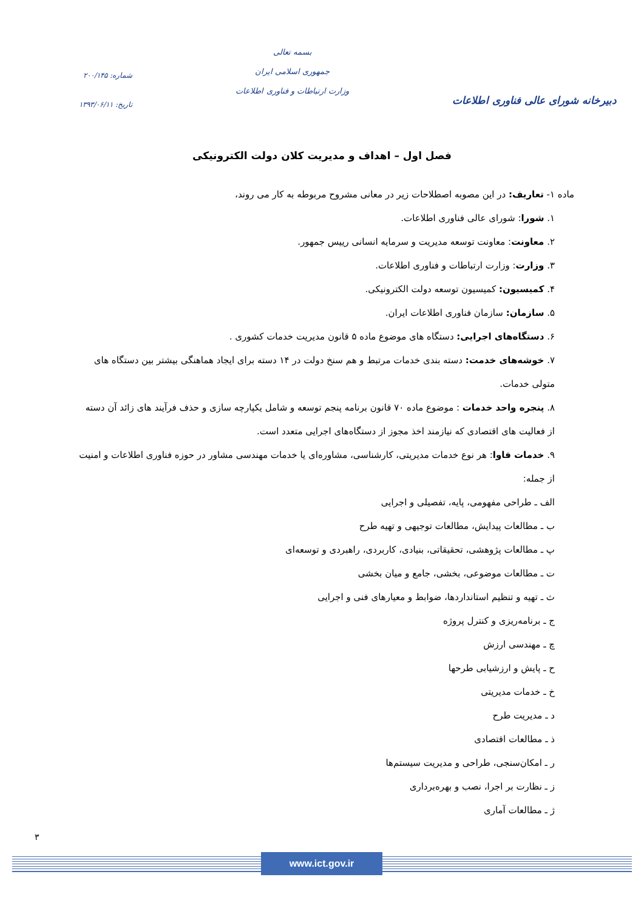دبیرخانه شورای عالی فناوری اطلاعات
بسمه تعالی
جمهوری اسلامی ایران
وزارت ارتباطات و فناوری اطلاعات
شماره: ۲۰۰/۱۴۵
تاریخ: ۱۳۹۳/۰۶/۱۱
فصل اول – اهداف و مدیریت کلان دولت الکترونیکی
ماده ۱- تعاریف: در این مصوبه اصطلاحات زیر در معانی مشروح مربوطه به کار می روند،
۱. شورا: شورای عالی فناوری اطلاعات.
۲. معاونت: معاونت توسعه مدیریت و سرمایه انسانی رییس جمهور.
۳. وزارت: وزارت ارتباطات و فناوری اطلاعات.
۴. کمیسیون: کمیسیون توسعه دولت الکترونیکی.
۵. سازمان: سازمان فناوری اطلاعات ایران.
۶. دستگاه‌های اجرایی: دستگاه های موضوع ماده ۵ قانون مدیریت خدمات کشوری .
۷. خوشه‌های خدمت: دسته بندی خدمات مرتبط و هم سنخ دولت در ۱۴ دسته برای ایجاد هماهنگی بیشتر بین دستگاه های متولی خدمات.
۸. پنجره واحد خدمات : موضوع ماده ۷۰ قانون برنامه پنجم توسعه و شامل یکپارچه سازی و حذف فرآیند های زائد آن دسته از فعالیت های اقتصادی که نیازمند اخذ مجوز از دستگاه‌های اجرایی متعدد است.
۹. خدمات فاوا: هر نوع خدمات مدیریتی، کارشناسی، مشاوره‌ای یا خدمات مهندسی مشاور در حوزه فناوری اطلاعات و امنیت از جمله:
الف ـ طراحی مفهومی، پایه، تفصیلی و اجرایی
ب ـ مطالعات پیدایش، مطالعات توجیهی و تهیه طرح
پ ـ مطالعات پژوهشی، تحقیقاتی، بنیادی، کاربردی، راهبردی و توسعه‌ای
ت ـ مطالعات موضوعی، بخشی، جامع و میان بخشی
ث ـ تهیه و تنظیم استانداردها، ضوابط و معیارهای فنی و اجرایی
ج ـ برنامه‌ریزی و کنترل پروژه
چ ـ مهندسی ارزش
ح ـ پایش و ارزشیابی طرحها
خ ـ خدمات مدیریتی
د ـ مدیریت طرح
ذ ـ مطالعات اقتصادی
ر ـ امکان‌سنجی، طراحی و مدیریت سیستم‌ها
ز ـ نظارت بر اجرا، نصب و بهره‌برداری
ژ ـ مطالعات آماری
۳
www.ict.gov.ir